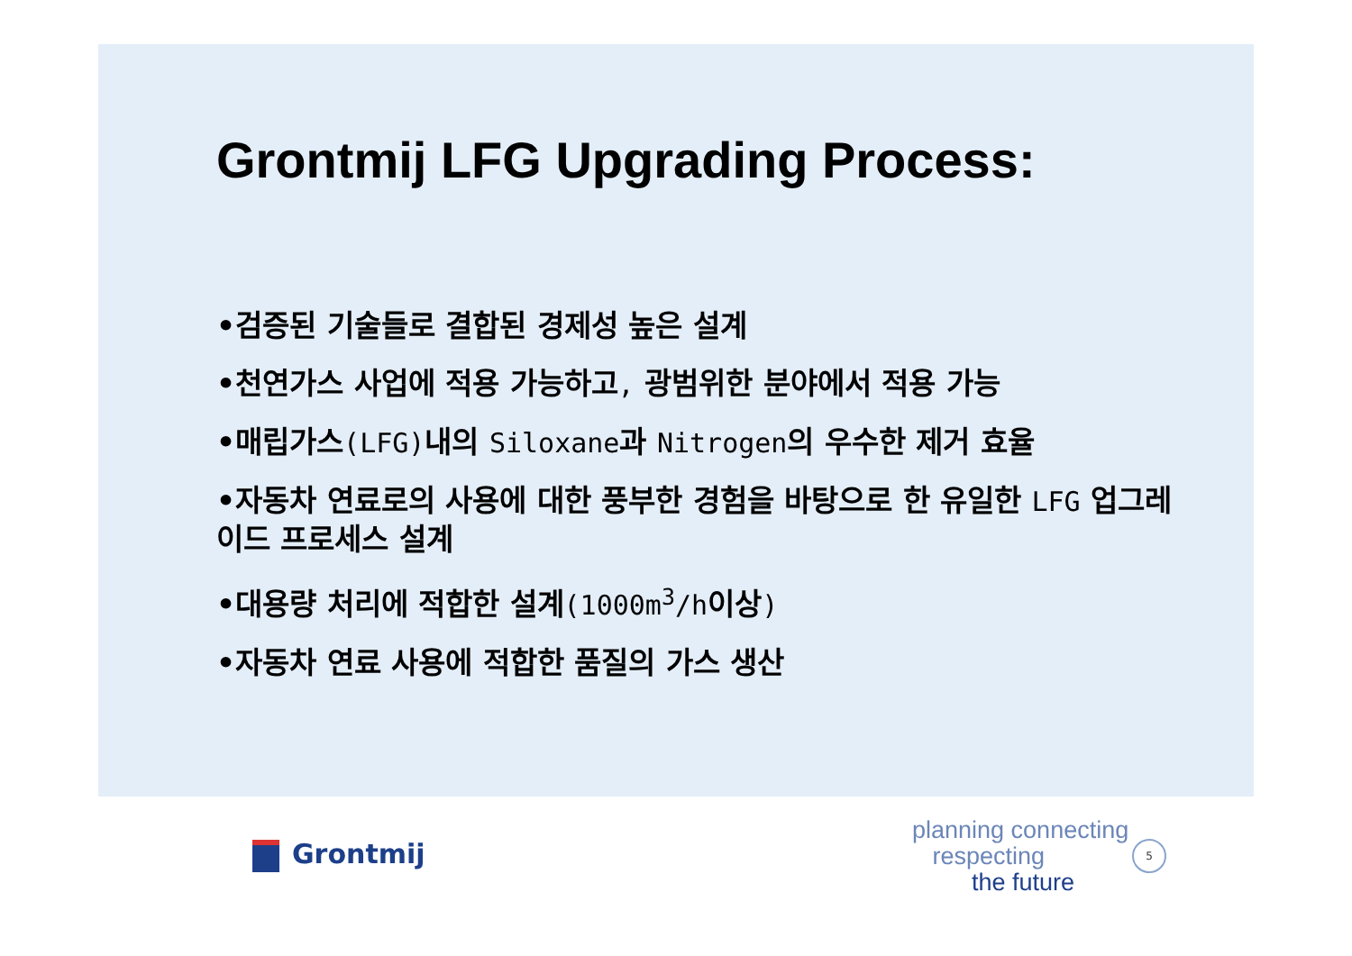Grontmij LFG Upgrading Process:
•검증된 기술들로 결합된 경제성 높은 설계
•천연가스 사업에 적용 가능하고, 광범위한 분야에서 적용 가능
•매립가스(LFG) 내의 Siloxane과 Nitrogen의 우수한 제거 효율
•자동차 연료로의 사용에 대한 풍부한 경험을 바탕으로 한 유일한 LFG 업그레이드 프로세스 설계
•대용량 처리에 적합한 설계(1000m<sup>3</sup>/h이상)
•자동차 연료 사용에 적합한 품질의 가스 생산
Grontmij
planning connecting
respecting
the future
5